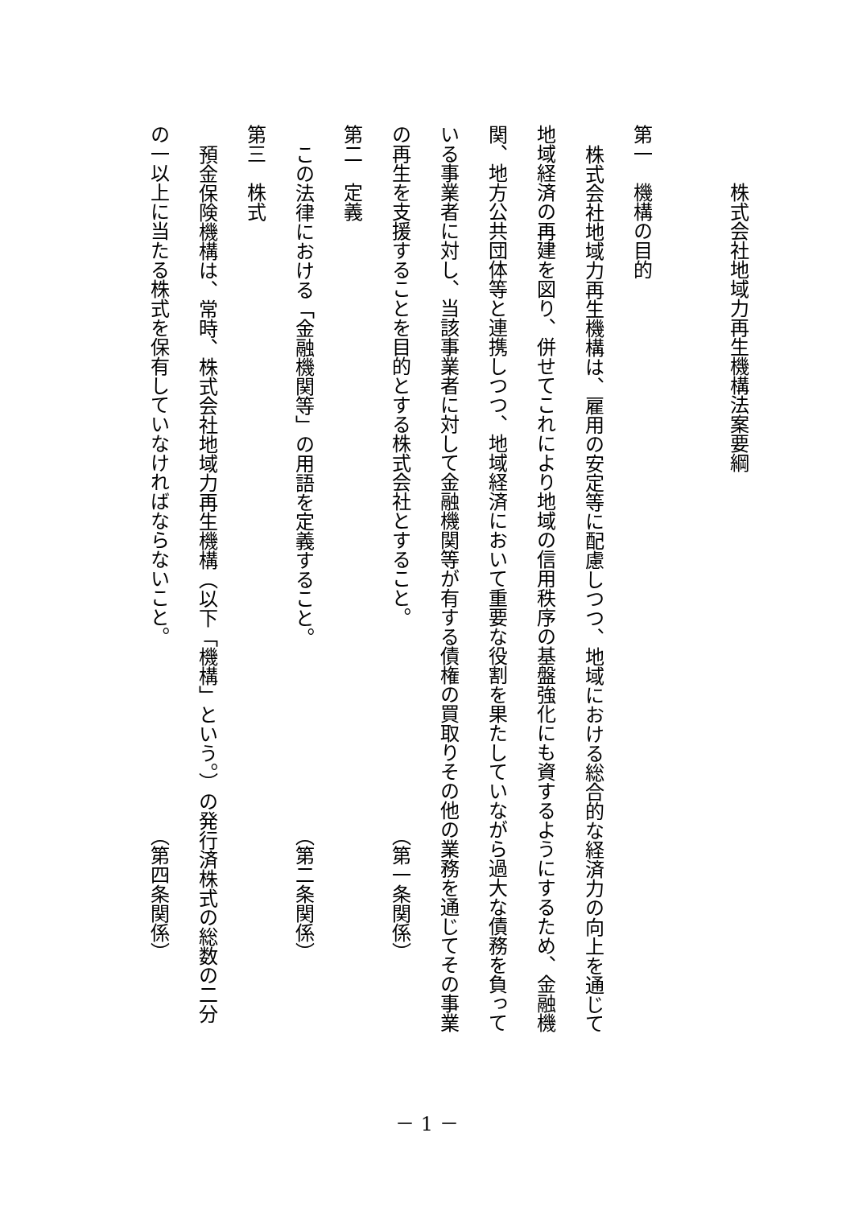株式会社地域力再生機構法案要綱
第一　機構の目的
株式会社地域力再生機構は、雇用の安定等に配慮しつつ、地域における総合的な経済力の向上を通じて
地域経済の再建を図り、併せてこれにより地域の信用秩序の基盤強化にも資するようにするため、金融機
関、地方公共団体等と連携しつつ、地域経済において重要な役割を果たしていながら過大な債務を負って
いる事業者に対し、当該事業者に対して金融機関等が有する債権の買取りその他の業務を通じてその事業
の再生を支援することを目的とする株式会社とすること。 （第一条関係）
第二　定義
この法律における「金融機関等」の用語を定義すること。 （第二条関係）
第三　株式
預金保険機構は、常時、株式会社地域力再生機構（以下「機構」という。）の発行済株式の総数の二分
の一以上に当たる株式を保有していなければならないこと。 （第四条関係）
－ 1 －